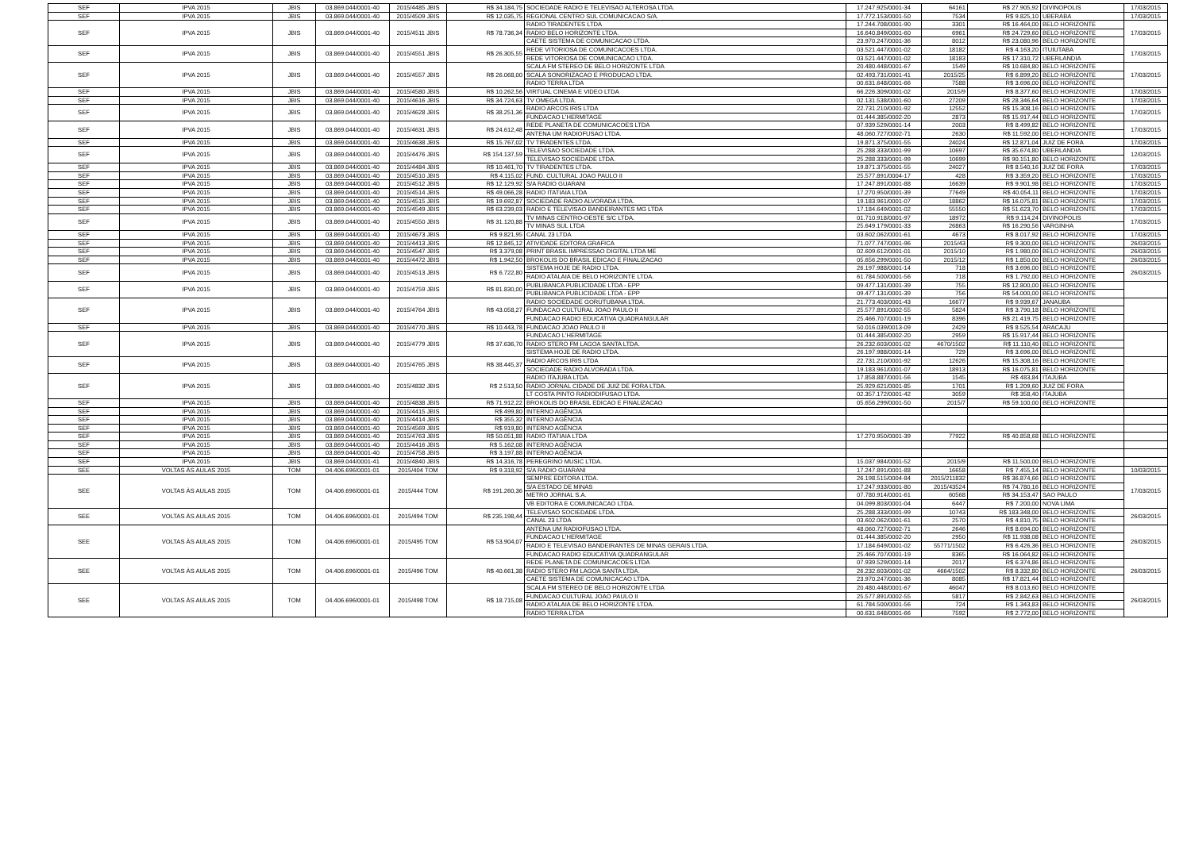| SEF | IPVA 2015 | JBIS | 03.869.044/0001-40 | 2015/4485 JBIS | R$ 34.184,75 | SOCIEDADE RADIO E TELEVISAO ALTEROSA LTDA. | 17.247.925/0001-34 | 64161 | R$ 27.905,92 | DIVINOPOLIS | 17/03/2015 |
| SEF | IPVA 2015 | JBIS | 03.869.044/0001-40 | 2015/4509 JBIS | R$ 12.035,75 | REGIONAL CENTRO SUL COMUNICACAO S/A. | 17.772.153/0001-50 | 7534 | R$ 9.825,10 | UBERABA | 17/03/2015 |
| SEF | IPVA 2015 | JBIS | 03.869.044/0001-40 | 2015/4511 JBIS | R$ 78.736,34 | RADIO TIRADENTES LTDA | 17.244.708/0001-90 | 3301 | R$ 16.464,00 | BELO HORIZONTE | 17/03/2015 |
| | | | | | | RADIO BELO HORIZONTE LTDA. | 16.640.849/0001-60 | 6961 | R$ 24.729,60 | BELO HORIZONTE | |
| | | | | | | CAETE SISTEMA DE COMUNICACAO LTDA. | 23.970.247/0001-36 | 8012 | R$ 23.080,96 | BELO HORIZONTE | |
| SEF | IPVA 2015 | JBIS | 03.869.044/0001-40 | 2015/4551 JBIS | R$ 26.305,55 | REDE VITORIOSA DE COMUNICACOES LTDA. | 03.521.447/0001-02 | 18182 | R$ 4.163,20 | ITUIUTABA | 17/03/2015 |
| | | | | | | REDE VITORIOSA DE COMUNICACAO LTDA. | 03.521.447/0001-02 | 18183 | R$ 17.310,72 | UBERLANDIA | |
| SEF | IPVA 2015 | JBIS | 03.869.044/0001-40 | 2015/4557 JBIS | R$ 26.068,00 | SCALA FM STEREO DE BELO HORIZONTE LTDA | 20.480.448/0001-67 | 1549 | R$ 10.684,80 | BELO HORIZONTE | 17/03/2015 |
| | | | | | | SCALA SONORIZACAO E PRODUCAO LTDA. | 02.493.731/0001-41 | 2015/25 | R$ 6.899,20 | BELO HORIZONTE | |
| | | | | | | RADIO TERRA LTDA | 00.631.648/0001-66 | 7588 | R$ 3.696,00 | BELO HORIZONTE | |
| SEF | IPVA 2015 | JBIS | 03.869.044/0001-40 | 2015/4580 JBIS | R$ 10.262,56 | VIRTUAL CINEMA E VIDEO LTDA | 66.226.309/0001-02 | 2015/9 | R$ 8.377,60 | BELO HORIZONTE | 17/03/2015 |
| SEF | IPVA 2015 | JBIS | 03.869.044/0001-40 | 2015/4616 JBIS | R$ 34.724,63 | TV OMEGA LTDA. | 02.131.538/0001-60 | 27209 | R$ 28.346,64 | BELO HORIZONTE | 17/03/2015 |
| SEF | IPVA 2015 | JBIS | 03.869.044/0001-40 | 2015/4628 JBIS | R$ 38.251,36 | RADIO ARCOS IRIS LTDA | 22.731.210/0001-92 | 12552 | R$ 15.308,16 | BELO HORIZONTE | 17/03/2015 |
| | | | | | | FUNDACAO L'HERMITAGE | 01.444.385/0002-20 | 2873 | R$ 15.917,44 | BELO HORIZONTE | |
| SEF | IPVA 2015 | JBIS | 03.869.044/0001-40 | 2015/4631 JBIS | R$ 24.612,48 | REDE PLANETA DE COMUNICACOES LTDA | 07.939.529/0001-14 | 2003 | R$ 8.499,82 | BELO HORIZONTE | 17/03/2015 |
| | | | | | | ANTENA UM RADIOFUSAO LTDA. | 48.060.727/0002-71 | 2630 | R$ 11.592,00 | BELO HORIZONTE | |
| SEF | IPVA 2015 | JBIS | 03.869.044/0001-40 | 2015/4638 JBIS | R$ 15.767,02 | TV TIRADENTES LTDA. | 19.871.375/0001-55 | 24024 | R$ 12.871,04 | JUIZ DE FORA | 17/03/2015 |
| SEF | IPVA 2015 | JBIS | 03.869.044/0001-40 | 2015/4476 JBIS | R$ 154.137,59 | TELEVISAO SOCIEDADE LTDA. | 25.288.333/0001-99 | 10697 | R$ 35.674,80 | UBERLANDIA | 12/03/2015 |
| | | | | | | TELEVISAO SOCIEDADE LTDA. | 25.288.333/0001-99 | 10699 | R$ 90.151,80 | BELO HORIZONTE | |
| SEF | IPVA 2015 | JBIS | 03.869.044/0001-40 | 2015/4484 JBIS | R$ 10.461,70 | TV TIRADENTES LTDA. | 19.871.375/0001-55 | 24027 | R$ 8.540,16 | JUIZ DE FORA | 17/03/2015 |
| SEF | IPVA 2015 | JBIS | 03.869.044/0001-40 | 2015/4510 JBIS | R$ 4.115,02 | FUND. CULTURAL JOAO PAULO II | 25.577.891/0004-17 | 428 | R$ 3.359,20 | BELO HORIZONTE | 17/03/2015 |
| SEF | IPVA 2015 | JBIS | 03.869.044/0001-40 | 2015/4512 JBIS | R$ 12.129,92 | S/A RADIO GUARANI | 17.247.891/0001-88 | 16639 | R$ 9.901,98 | BELO HORIZONTE | 17/03/2015 |
| SEF | IPVA 2015 | JBIS | 03.869.044/0001-40 | 2015/4514 JBIS | R$ 49.066,28 | RADIO ITATIAIA LTDA | 17.270.950/0001-39 | 77649 | R$ 40.054,11 | BELO HORIZONTE | 17/03/2015 |
| SEF | IPVA 2015 | JBIS | 03.869.044/0001-40 | 2015/4515 JBIS | R$ 19.692,87 | SOCIEDADE RADIO ALVORADA LTDA. | 19.183.961/0001-07 | 18862 | R$ 16.075,81 | BELO HORIZONTE | 17/03/2015 |
| SEF | IPVA 2015 | JBIS | 03.869.044/0001-40 | 2015/4549 JBIS | R$ 63.239,03 | RADIO E TELEVISAO BANDEIRANTES MG LTDA | 17.184.649/0001-02 | 55550 | R$ 51.623,70 | BELO HORIZONTE | 17/03/2015 |
| SEF | IPVA 2015 | JBIS | 03.869.044/0001-40 | 2015/4550 JBIS | R$ 31.120,88 | TV MINAS CENTRO-OESTE S/C LTDA. | 01.710.918/0001-97 | 18972 | R$ 9.114,24 | DIVINOPOLIS | 17/03/2015 |
| | | | | | | TV MINAS SUL LTDA | 25.649.179/0001-33 | 26863 | R$ 16.290,56 | VARGINHA | |
| SEF | IPVA 2015 | JBIS | 03.869.044/0001-40 | 2015/4673 JBIS | R$ 9.821,95 | CANAL 23 LTDA | 03.602.062/0001-61 | 4673 | R$ 8.017,92 | BELO HORIZONTE | 17/03/2015 |
| SEF | IPVA 2015 | JBIS | 03.869.044/0001-40 | 2015/4413 JBIS | R$ 12.845,12 | ATIVIDADE EDITORA GRAFICA | 71.077.747/0001-96 | 2015/43 | R$ 9.300,00 | BELO HORIZONTE | 26/03/2015 |
| SEF | IPVA 2015 | JBIS | 03.869.044/0001-40 | 2015/4547 JBIS | R$ 3.379,08 | PRINT BRASIL IMPRESSAO DIGITAL LTDA ME | 02.609.612/0001-01 | 2015/10 | R$ 1.980,00 | BELO HORIZONTE | 26/03/2015 |
| SEF | IPVA 2015 | JBIS | 03.869.044/0001-40 | 2015/4472 JBIS | R$ 1.942,50 | BROKOLIS DO BRASIL EDICAO E FINALIZACAO | 05.656.299/0001-50 | 2015/12 | R$ 1.850,00 | BELO HORIZONTE | 26/03/2015 |
| SEF | IPVA 2015 | JBIS | 03.869.044/0001-40 | 2015/4513 JBIS | R$ 6.722,80 | SISTEMA HOJE DE RADIO LTDA. | 26.197.988/0001-14 | 718 | R$ 3.696,00 | BELO HORIZONTE | 26/03/2015 |
| | | | | | | RADIO ATALAIA DE BELO HORIZONTE LTDA. | 61.784.500/0001-56 | 718 | R$ 1.792,00 | BELO HORIZONTE | |
| SEF | IPVA 2015 | JBIS | 03.869.044/0001-40 | 2015/4759 JBIS | R$ 81.830,00 | PUBLIBANCA PUBLICIDADE LTDA - EPP | 09.477.131/0001-39 | 755 | R$ 12.800,00 | BELO HORIZONTE | |
| | | | | | | PUBLIBANCA PUBLICIDADE LTDA - EPP | 09.477.131/0001-39 | 756 | R$ 54.000,00 | BELO HORIZONTE | |
| SEF | IPVA 2015 | JBIS | 03.869.044/0001-40 | 2015/4764 JBIS | R$ 43.058,27 | RADIO SOCIEDADE GORUTUBANA LTDA. | 21.773.403/0001-43 | 16677 | R$ 9.939,67 | JANAUBA | |
| | | | | | | FUNDACAO CULTURAL JOAO PAULO II | 25.577.891/0002-55 | 5824 | R$ 3.790,18 | BELO HORIZONTE | |
| | | | | | | FUNDACAO RADIO EDUCATIVA QUADRANGULAR | 25.466.707/0001-19 | 8396 | R$ 21.419,75 | BELO HORIZONTE | |
| SEF | IPVA 2015 | JBIS | 03.869.044/0001-40 | 2015/4770 JBIS | R$ 10.443,78 | FUNDACAO JOAO PAULO II | 50.016.039/0013-09 | 2429 | R$ 8.525,54 | ARACAJU | |
| SEF | IPVA 2015 | JBIS | 03.869.044/0001-40 | 2015/4779 JBIS | R$ 37.636,70 | FUNDACAO L'HERMITAGE | 01.444.385/0002-20 | 2959 | R$ 15.917,44 | BELO HORIZONTE | |
| | | | | | | RADIO STERO FM LAGOA SANTA LTDA. | 26.232.603/0001-02 | 4670/1502 | R$ 11.110,40 | BELO HORIZONTE | |
| | | | | | | SISTEMA HOJE DE RADIO LTDA. | 26.197.988/0001-14 | 729 | R$ 3.696,00 | BELO HORIZONTE | |
| SEF | IPVA 2015 | JBIS | 03.869.044/0001-40 | 2015/4765 JBIS | R$ 38.445,37 | RADIO ARCOS IRIS LTDA | 22.731.210/0001-92 | 12626 | R$ 15.308,16 | BELO HORIZONTE | |
| | | | | | | SOCIEDADE RADIO ALVORADA LTDA. | 19.183.961/0001-07 | 18913 | R$ 16.075,81 | BELO HORIZONTE | |
| SEF | IPVA 2015 | JBIS | 03.869.044/0001-40 | 2015/4832 JBIS | R$ 2.513,50 | RADIO ITAJUBA LTDA. | 17.858.887/0001-56 | 1545 | R$ 483,84 | ITAJUBA | |
| | | | | | | RADIO JORNAL CIDADE DE JUIZ DE FORA LTDA. | 25.929.621/0001-85 | 1701 | R$ 1.209,60 | JUIZ DE FORA | |
| | | | | | | LT COSTA PINTO RADIODIFUSAO LTDA. | 02.357.172/0001-42 | 3059 | R$ 358,40 | ITAJUBA | |
| SEF | IPVA 2015 | JBIS | 03.869.044/0001-40 | 2015/4838 JBIS | R$ 71.912,22 | BROKOLIS DO BRASIL EDICAO E FINALIZACAO | 05.656.299/0001-50 | 2015/7 | R$ 59.100,00 | BELO HORIZONTE | |
| SEF | IPVA 2015 | JBIS | 03.869.044/0001-40 | 2015/4415 JBIS | R$ 499,80 | INTERNO AGÊNCIA | | | | | |
| SEF | IPVA 2015 | JBIS | 03.869.044/0001-40 | 2015/4414 JBIS | R$ 355,32 | INTERNO AGÊNCIA | | | | | |
| SEF | IPVA 2015 | JBIS | 03.869.044/0001-40 | 2015/4569 JBIS | R$ 919,80 | INTERNO AGÊNCIA | | | | | |
| SEF | IPVA 2015 | JBIS | 03.869.044/0001-40 | 2015/4763 JBIS | R$ 50.051,88 | RADIO ITATIAIA LTDA | 17.270.950/0001-39 | 77922 | R$ 40.858,68 | BELO HORIZONTE | |
| SEF | IPVA 2015 | JBIS | 03.869.044/0001-40 | 2015/4416 JBIS | R$ 5.162,08 | INTERNO AGÊNCIA | | | | | |
| SEF | IPVA 2015 | JBIS | 03.869.044/0001-40 | 2015/4758 JBIS | R$ 3.197,88 | INTERNO AGÊNCIA | | | | | |
| SEF | IPVA 2015 | JBIS | 03.869.044/0001-41 | 2015/4840 JBIS | R$ 14.316,78 | PEREGRINO MUSIC LTDA. | 15.037.984/0001-52 | 2015/9 | R$ 11.500,00 | BELO HORIZONTE | |
| SEE | VOLTAS ÀS AULAS 2015 | TOM | 04.406.696/0001-01 | 2015/404 TOM | R$ 9.318,92 | S/A RADIO GUARANI | 17.247.891/0001-88 | 16658 | R$ 7.455,14 | BELO HORIZONTE | 10/03/2015 |
| SEE | VOLTAS ÀS AULAS 2015 | TOM | 04.406.696/0001-01 | 2015/444 TOM | R$ 191.260,36 | SEMPRE EDITORA LTDA. | 26.198.515/0004-84 | 2015/211832 | R$ 36.874,66 | BELO HORIZONTE | 17/03/2015 |
| | | | | | | S/A ESTADO DE MINAS | 17.247.933/0001-80 | 2015/43524 | R$ 74.780,16 | BELO HORIZONTE | |
| | | | | | | METRO JORNAL S.A. | 07.780.914/0001-61 | 60568 | R$ 34.153,47 | SAO PAULO | |
| | | | | | | VB EDITORA E COMUNICACAO LTDA. | 04.099.803/0001-04 | 6447 | R$ 7.200,00 | NOVA LIMA | |
| SEE | VOLTAS ÀS AULAS 2015 | TOM | 04.406.696/0001-01 | 2015/494 TOM | R$ 235.198,44 | TELEVISAO SOCIEDADE LTDA. | 25.288.333/0001-99 | 10743 | R$ 183.348,00 | BELO HORIZONTE | 26/03/2015 |
| | | | | | | CANAL 23 LTDA | 03.602.062/0001-61 | 2570 | R$ 4.810,75 | BELO HORIZONTE | |
| SEE | VOLTAS ÀS AULAS 2015 | TOM | 04.406.696/0001-01 | 2015/495 TOM | R$ 53.904,07 | ANTENA UM RADIOFUSAO LTDA. | 48.060.727/0002-71 | 2646 | R$ 8.694,00 | BELO HORIZONTE | 26/03/2015 |
| | | | | | | FUNDACAO L'HERMITAGE | 01.444.385/0002-20 | 2950 | R$ 11.938,08 | BELO HORIZONTE | |
| | | | | | | RADIO E TELEVISAO BANDEIRANTES DE MINAS GERAIS LTDA. | 17.184.649/0001-02 | 55771/1502 | R$ 6.426,36 | BELO HORIZONTE | |
| | | | | | | FUNDACAO RADIO EDUCATIVA QUADRANGULAR | 25.466.707/0001-19 | 8365 | R$ 16.064,82 | BELO HORIZONTE | |
| SEE | VOLTAS ÀS AULAS 2015 | TOM | 04.406.696/0001-01 | 2015/496 TOM | R$ 40.661,38 | REDE PLANETA DE COMUNICACOES LTDA | 07.939.529/0001-14 | 2017 | R$ 6.374,86 | BELO HORIZONTE | 26/03/2015 |
| | | | | | | RADIO STERO FM LAGOA SANTA LTDA. | 26.232.603/0001-02 | 4664/1502 | R$ 8.332,80 | BELO HORIZONTE | |
| | | | | | | CAETE SISTEMA DE COMUNICACAO LTDA. | 23.970.247/0001-36 | 8085 | R$ 17.821,44 | BELO HORIZONTE | |
| SEE | VOLTAS ÀS AULAS 2015 | TOM | 04.406.696/0001-01 | 2015/498 TOM | R$ 18.715,08 | SCALA FM STEREO DE BELO HORIZONTE LTDA | 20.480.448/0001-67 | 46047 | R$ 8.013,60 | BELO HORIZONTE | 26/03/2015 |
| | | | | | | FUNDACAO CULTURAL JOAO PAULO II | 25.577.891/0002-55 | 5817 | R$ 2.842,63 | BELO HORIZONTE | |
| | | | | | | RADIO ATALAIA DE BELO HORIZONTE LTDA. | 61.784.500/0001-56 | 724 | R$ 1.343,83 | BELO HORIZONTE | |
| | | | | | | RADIO TERRA LTDA | 00.631.648/0001-66 | 7592 | R$ 2.772,00 | BELO HORIZONTE | |